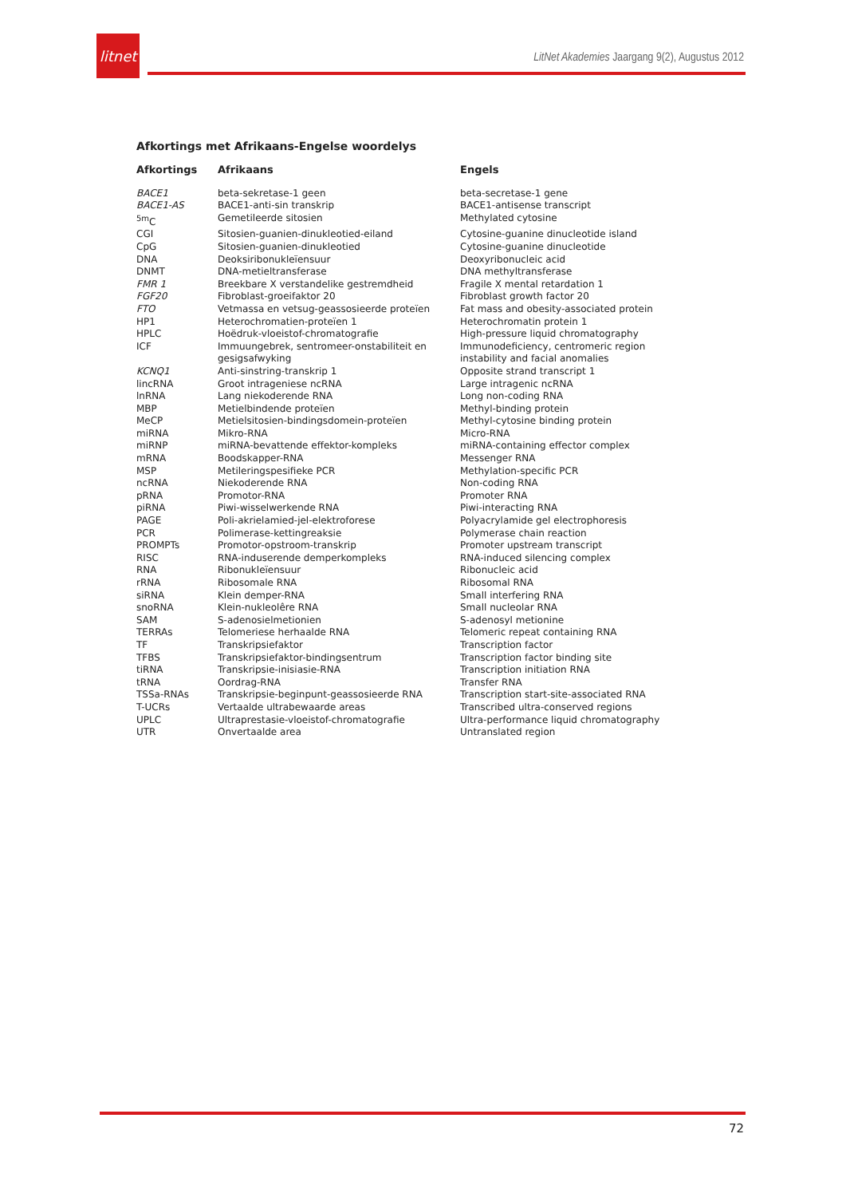litnet
LitNet Akademies Jaargang 9(2), Augustus 2012
Afkortings met Afrikaans-Engelse woordelys
| Afkortings | Afrikaans | Engels |
| --- | --- | --- |
| BACE1 | beta-sekretase-1 geen | beta-secretase-1 gene |
| BACE1-AS | BACE1-anti-sin transkrip | BACE1-antisense transcript |
| <sup>5m</sup>C | Gemetileerde sitosien | Methylated cytosine |
| CGI | Sitosien-guanien-dinukleotied-eiland | Cytosine-guanine dinucleotide island |
| CpG | Sitosien-guanien-dinukleotied | Cytosine-guanine dinucleotide |
| DNA | Deoksiribonukleïensuur | Deoxyribonucleic acid |
| DNMT | DNA-metieltransferase | DNA methyltransferase |
| FMR 1 | Breekbare X verstandelike gestremdheid | Fragile X mental retardation 1 |
| FGF20 | Fibroblast-groeifaktor 20 | Fibroblast growth factor 20 |
| FTO | Vetmassa en vetsug-geassosieerde proteïen | Fat mass and obesity-associated protein |
| HP1 | Heterochromatien-proteïen 1 | Heterochromatin protein 1 |
| HPLC | Hoëdruk-vloeistof-chromatografie | High-pressure liquid chromatography |
| ICF | Immuungebrek, sentromeer-onstabiliteit en gesigsafwyking | Immunodeficiency, centromeric region instability and facial anomalies |
| KCNQ1 | Anti-sinstring-transkrip 1 | Opposite strand transcript 1 |
| lincRNA | Groot intrageniese ncRNA | Large intragenic ncRNA |
| lnRNA | Lang niekoderende RNA | Long non-coding RNA |
| MBP | Metielbindende proteïen | Methyl-binding protein |
| MeCP | Metielsitosien-bindingsdomein-proteïen | Methyl-cytosine binding protein |
| miRNA | Mikro-RNA | Micro-RNA |
| miRNP | miRNA-bevattende effektor-kompleks | miRNA-containing effector complex |
| mRNA | Boodskapper-RNA | Messenger RNA |
| MSP | Metileringspesifieke PCR | Methylation-specific PCR |
| ncRNA | Niekoderende RNA | Non-coding RNA |
| pRNA | Promotor-RNA | Promoter RNA |
| piRNA | Piwi-wisselwerkende RNA | Piwi-interacting RNA |
| PAGE | Poli-akrielamied-jel-elektroforese | Polyacrylamide gel electrophoresis |
| PCR | Polimerase-kettingreaksie | Polymerase chain reaction |
| PROMPTs | Promotor-opstroom-transkrip | Promoter upstream transcript |
| RISC | RNA-induserende demperkompleks | RNA-induced silencing complex |
| RNA | Ribonukleïensuur | Ribonucleic acid |
| rRNA | Ribosomale RNA | Ribosomal RNA |
| siRNA | Klein demper-RNA | Small interfering RNA |
| snoRNA | Klein-nukleolêre RNA | Small nucleolar RNA |
| SAM | S-adenosielmetionien | S-adenosyl metionine |
| TERRAs | Telomeriese herhaalde RNA | Telomeric repeat containing RNA |
| TF | Transkripsiefaktor | Transcription factor |
| TFBS | Transkripsiefaktor-bindingsentrum | Transcription factor binding site |
| tiRNA | Transkripsie-inisiasie-RNA | Transcription initiation RNA |
| tRNA | Oordrag-RNA | Transfer RNA |
| TSSa-RNAs | Transkripsie-beginpunt-geassosieerde RNA | Transcription start-site-associated RNA |
| T-UCRs | Vertaalde ultrabewaarde areas | Transcribed ultra-conserved regions |
| UPLC | Ultraprestasie-vloeistof-chromatografie | Ultra-performance liquid chromatography |
| UTR | Onvertaalde area | Untranslated region |
72